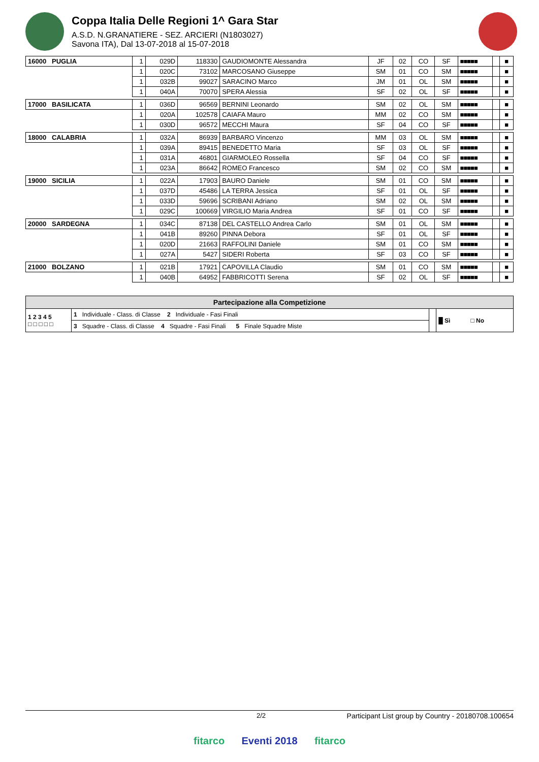Coppa Italia Delle Regioni 1^ Gara Star
A.S.D. N.GRANATIERE - SEZ. ARCIERI (N1803027)
Savona ITA), Dal 13-07-2018 al 15-07-2018
| 16000 PUGLIA | 1 | 029D | 118330 | GAUDIOMONTE Alessandra | JF | 02 | CO | SF | ■■■■■ | | ■ |
| | 1 | 020C | 73102 | MARCOSANO Giuseppe | SM | 01 | CO | SM | ■■■■■ | | ■ |
| | 1 | 032B | 99027 | SARACINO Marco | JM | 01 | OL | SM | ■■■■■ | | ■ |
| | 1 | 040A | 70070 | SPERA Alessia | SF | 02 | OL | SF | ■■■■■ | | ■ |
| 17000 BASILICATA | 1 | 036D | 96569 | BERNINI Leonardo | SM | 02 | OL | SM | ■■■■■ | | ■ |
| | 1 | 020A | 102578 | CAIAFA Mauro | MM | 02 | CO | SM | ■■■■■ | | ■ |
| | 1 | 030D | 96572 | MECCHI Maura | SF | 04 | CO | SF | ■■■■■ | | ■ |
| 18000 CALABRIA | 1 | 032A | 86939 | BARBARO Vincenzo | MM | 03 | OL | SM | ■■■■■ | | ■ |
| | 1 | 039A | 89415 | BENEDETTO Maria | SF | 03 | OL | SF | ■■■■■ | | ■ |
| | 1 | 031A | 46801 | GIARMOLEO Rossella | SF | 04 | CO | SF | ■■■■■ | | ■ |
| | 1 | 023A | 86642 | ROMEO Francesco | SM | 02 | CO | SM | ■■■■■ | | ■ |
| 19000 SICILIA | 1 | 022A | 17903 | BAURO Daniele | SM | 01 | CO | SM | ■■■■■ | | ■ |
| | 1 | 037D | 45486 | LA TERRA Jessica | SF | 01 | OL | SF | ■■■■■ | | ■ |
| | 1 | 033D | 59696 | SCRIBANI Adriano | SM | 02 | OL | SM | ■■■■■ | | ■ |
| | 1 | 029C | 100669 | VIRGILIO Maria Andrea | SF | 01 | CO | SF | ■■■■■ | | ■ |
| 20000 SARDEGNA | 1 | 034C | 87138 | DEL CASTELLO Andrea Carlo | SM | 01 | OL | SM | ■■■■■ | | ■ |
| | 1 | 041B | 89260 | PINNA Debora | SF | 01 | OL | SF | ■■■■■ | | ■ |
| | 1 | 020D | 21663 | RAFFOLINI Daniele | SM | 01 | CO | SM | ■■■■■ | | ■ |
| | 1 | 027A | 5427 | SIDERI Roberta | SF | 03 | CO | SF | ■■■■■ | | ■ |
| 21000 BOLZANO | 1 | 021B | 17921 | CAPOVILLA Claudio | SM | 01 | CO | SM | ■■■■■ | | ■ |
| | 1 | 040B | 64952 | FABBRICOTTI Serena | SF | 02 | OL | SF | ■■■■■ | | ■ |
| Partecipazione alla Competizione | | | |
| --- | --- | --- | --- |
| 1 2 3 4 5 □ □ □ □ □ | 1 Individuale - Class. di Classe 2 Individuale - Fasi Finali | | █ Sì □ No |
| | 3 Squadre - Class. di Classe 4 Squadre - Fasi Finali 5 Finale Squadre Miste | | |
2/2 Participant List group by Country - 20180708.100654
fitarco Eventi 2018 fitarco